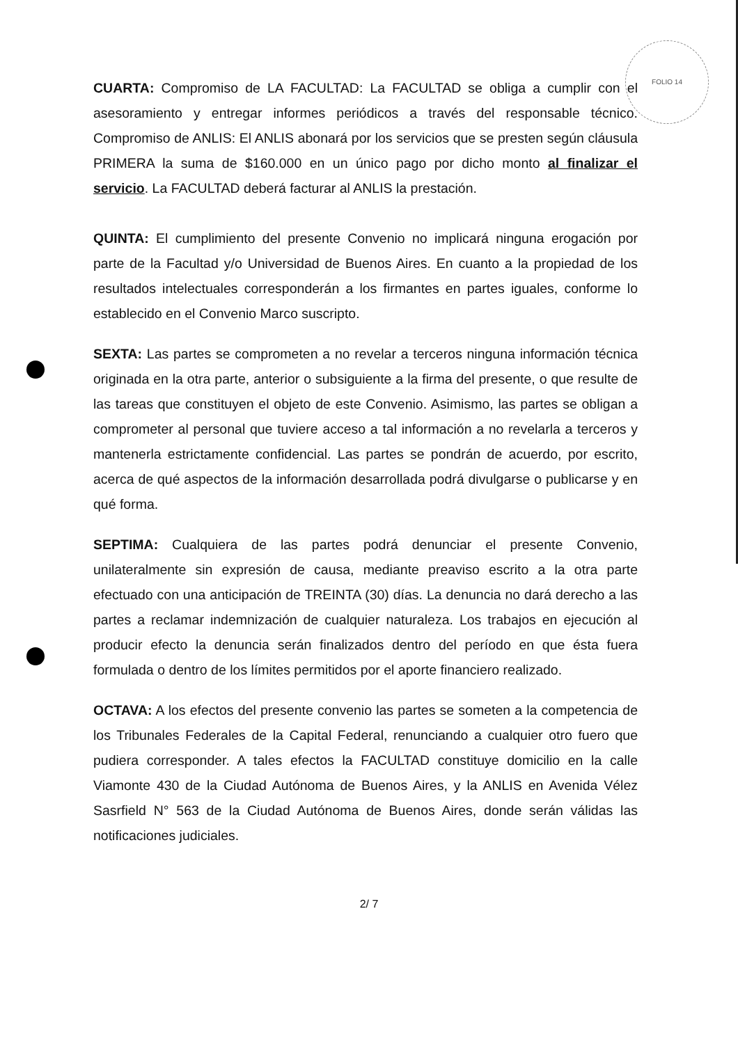FOLIO 14
CUARTA: Compromiso de LA FACULTAD: La FACULTAD se obliga a cumplir con el asesoramiento y entregar informes periódicos a través del responsable técnico. Compromiso de ANLIS: El ANLIS abonará por los servicios que se presten según cláusula PRIMERA la suma de $160.000 en un único pago por dicho monto al finalizar el servicio. La FACULTAD deberá facturar al ANLIS la prestación.
QUINTA: El cumplimiento del presente Convenio no implicará ninguna erogación por parte de la Facultad y/o Universidad de Buenos Aires. En cuanto a la propiedad de los resultados intelectuales corresponderán a los firmantes en partes iguales, conforme lo establecido en el Convenio Marco suscripto.
SEXTA: Las partes se comprometen a no revelar a terceros ninguna información técnica originada en la otra parte, anterior o subsiguiente a la firma del presente, o que resulte de las tareas que constituyen el objeto de este Convenio. Asimismo, las partes se obligan a comprometer al personal que tuviere acceso a tal información a no revelarla a terceros y mantenerla estrictamente confidencial. Las partes se pondrán de acuerdo, por escrito, acerca de qué aspectos de la información desarrollada podrá divulgarse o publicarse y en qué forma.
SEPTIMA: Cualquiera de las partes podrá denunciar el presente Convenio, unilateralmente sin expresión de causa, mediante preaviso escrito a la otra parte efectuado con una anticipación de TREINTA (30) días. La denuncia no dará derecho a las partes a reclamar indemnización de cualquier naturaleza. Los trabajos en ejecución al producir efecto la denuncia serán finalizados dentro del período en que ésta fuera formulada o dentro de los límites permitidos por el aporte financiero realizado.
OCTAVA: A los efectos del presente convenio las partes se someten a la competencia de los Tribunales Federales de la Capital Federal, renunciando a cualquier otro fuero que pudiera corresponder. A tales efectos la FACULTAD constituye domicilio en la calle Viamonte 430 de la Ciudad Autónoma de Buenos Aires, y la ANLIS en Avenida Vélez Sasrfield N° 563 de la Ciudad Autónoma de Buenos Aires, donde serán válidas las notificaciones judiciales.
2/ 7